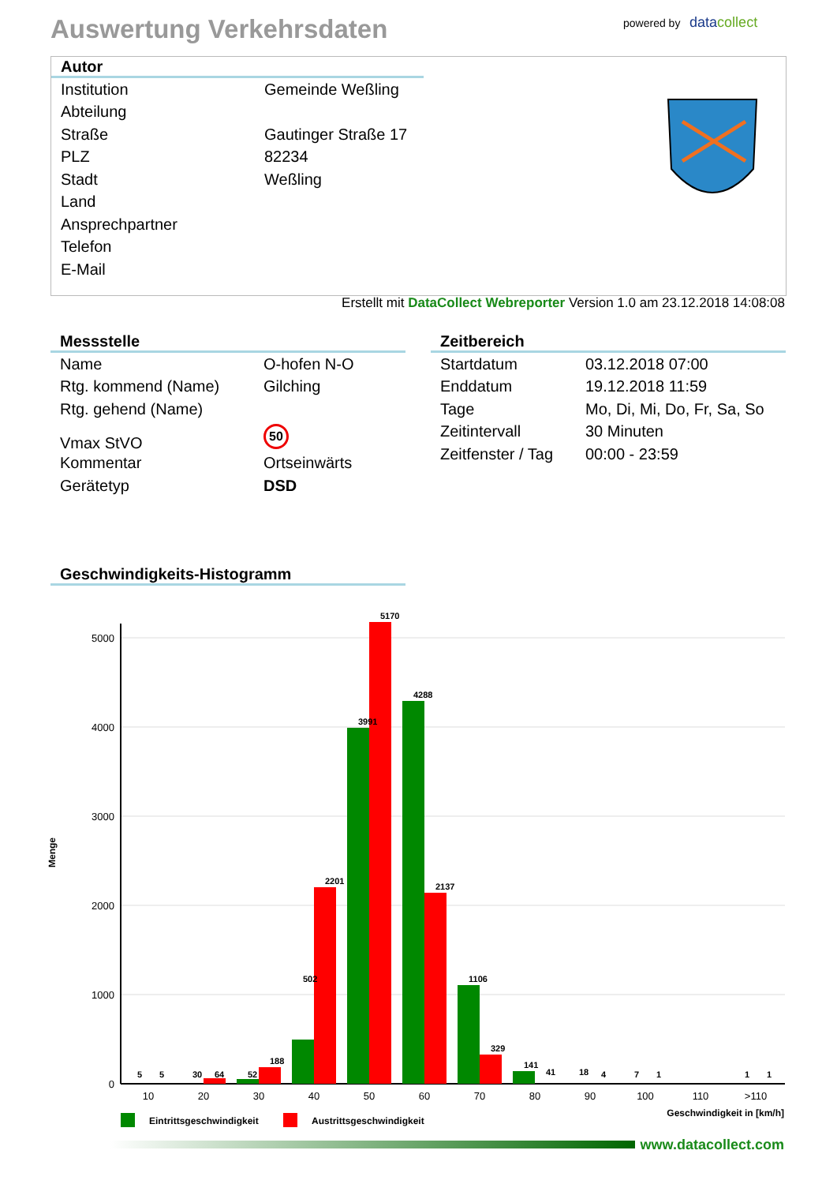Auswertung Verkehrsdaten powered by data collect
Autor
| Institution | Gemeinde Weßling |
| Abteilung | |
| Straße | Gautinger Straße 17 |
| PLZ | 82234 |
| Stadt | Weßling |
| Land | |
| Ansprechpartner | |
| Telefon | |
| E-Mail | |
Erstellt mit DataCollect Webreporter Version 1.0 am 23.12.2018 14:08:08
Messstelle
| Name | O-hofen N-O |
| Rtg. kommend (Name) | Gilching |
| Rtg. gehend (Name) | |
| Vmax StVO | 50 |
| Kommentar | Ortseinwärts |
| Gerätetyp | DSD |
Zeitbereich
| Startdatum | 03.12.2018 07:00 |
| Enddatum | 19.12.2018 11:59 |
| Tage | Mo, Di, Mi, Do, Fr, Sa, So |
| Zeitintervall | 30 Minuten |
| Zeitfenster / Tag | 00:00 - 23:59 |
Geschwindigkeits-Histogramm
5000
4000
3000
2000
1000
0
Menge
10
20
30
40
50
60
70
80
90
100
110
>110
5
5
30
64
52
188
502
2201
3991
5170
4288
2137
1106
329
141
41
18
4
7
1
1
1
Geschwindigkeit in [km/h]
Eintrittsgeschwindigkeit
Austrittsgeschwindigkeit
www.datacollect.com